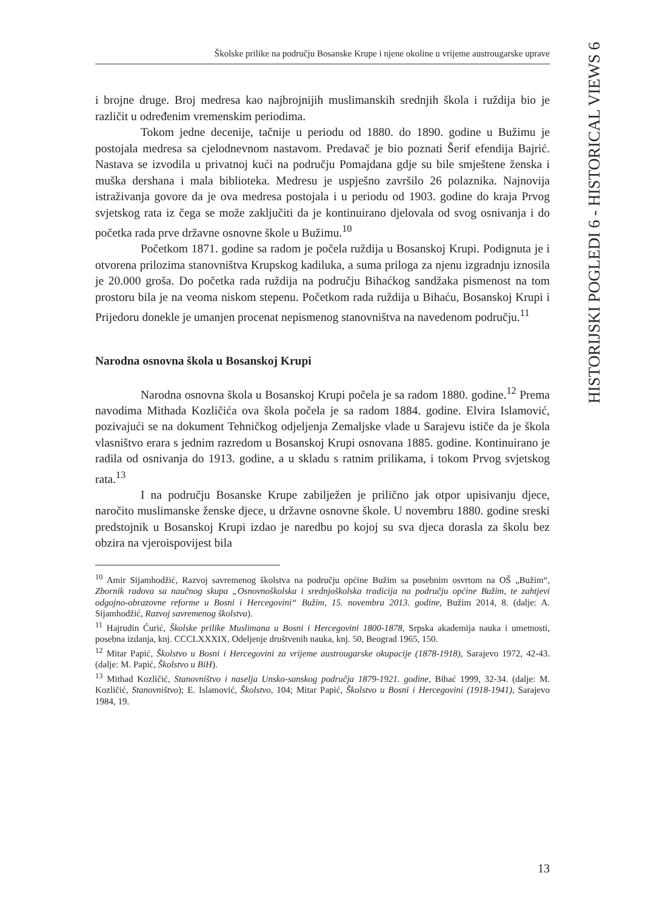Školske prilike na području Bosanske Krupe i njene okoline u vrijeme austrougarske uprave
HISTORIJSKI POGLEDI 6 - HISTORICAL VIEWS 6
i brojne druge. Broj medresa kao najbrojnijih muslimanskih srednjih škola i ruždija bio je različit u određenim vremenskim periodima.
Tokom jedne decenije, tačnije u periodu od 1880. do 1890. godine u Bužimu je postojala medresa sa cjelodnevnom nastavom. Predavač je bio poznati Šerif efendija Bajrić. Nastava se izvodila u privatnoj kući na području Pomajdana gdje su bile smještene ženska i muška dershana i mala biblioteka. Medresu je uspješno završilo 26 polaznika. Najnovija istraživanja govore da je ova medresa postojala i u periodu od 1903. godine do kraja Prvog svjetskog rata iz čega se može zaključiti da je kontinuirano djelovala od svog osnivanja i do početka rada prve državne osnovne škole u Bužimu.<sup>10</sup>
Početkom 1871. godine sa radom je počela ruždija u Bosanskoj Krupi. Podignuta je i otvorena prilozima stanovništva Krupskog kadiluka, a suma priloga za njenu izgradnju iznosila je 20.000 groša. Do početka rada ruždija na području Bihaćkog sandžaka pismenost na tom prostoru bila je na veoma niskom stepenu. Početkom rada ruždija u Bihaću, Bosanskoj Krupi i Prijedoru donekle je umanjen procenat nepismenog stanovništva na navedenom području.<sup>11</sup>
Narodna osnovna škola u Bosanskoj Krupi
Narodna osnovna škola u Bosanskoj Krupi počela je sa radom 1880. godine.<sup>12</sup> Prema navodima Mithada Kozličića ova škola počela je sa radom 1884. godine. Elvira Islamović, pozivajući se na dokument Tehničkog odjeljenja Zemaljske vlade u Sarajevu ističe da je škola vlasništvo erara s jednim razredom u Bosanskoj Krupi osnovana 1885. godine. Kontinuirano je radila od osnivanja do 1913. godine, a u skladu s ratnim prilikama, i tokom Prvog svjetskog rata.<sup>13</sup>
I na području Bosanske Krupe zabilježen je prilično jak otpor upisivanju djece, naročito muslimanske ženske djece, u državne osnovne škole. U novembru 1880. godine sreski predstojnik u Bosanskoj Krupi izdao je naredbu po kojoj su sva djeca dorasla za školu bez obzira na vjeroispovijest bila
<sup>10</sup> Amir Sijamhodžić, Razvoj savremenog školstva na području općine Bužim sa posebnim osvrtom na OŠ „Bužim“, Zbornik radova sa naučnog skupa „Osnovnoškolska i srednjoškolska tradicija na području općine Bužim, te zahtjevi odgojno-obrazovne reforme u Bosni i Hercegovini“ Bužim, 15. novembra 2013. godine, Bužim 2014, 8. (dalje: A. Sijamhodžić, Razvoj savremenog školstva).
<sup>11</sup> Hajrudin Ćurić, Školske prilike Muslimana u Bosni i Hercegovini 1800-1878, Srpska akademija nauka i umetnosti, posebna izdanja, knj. CCCLXXXIX, Odeljenje društvenih nauka, knj. 50, Beograd 1965, 150.
<sup>12</sup> Mitar Papić, Školstvo u Bosni i Hercegovini za vrijeme austrougarske okupacije (1878-1918), Sarajevo 1972, 42-43. (dalje: M. Papić, Školstvo u BiH).
<sup>13</sup> Mithad Kozličić, Stanovništvo i naselja Unsko-sanskog područja 1879-1921. godine, Bihać 1999, 32-34. (dalje: M. Kozličić, Stanovništvo); E. Islamović, Školstvo, 104; Mitar Papić, Školstvo u Bosni i Hercegovini (1918-1941), Sarajevo 1984, 19.
13